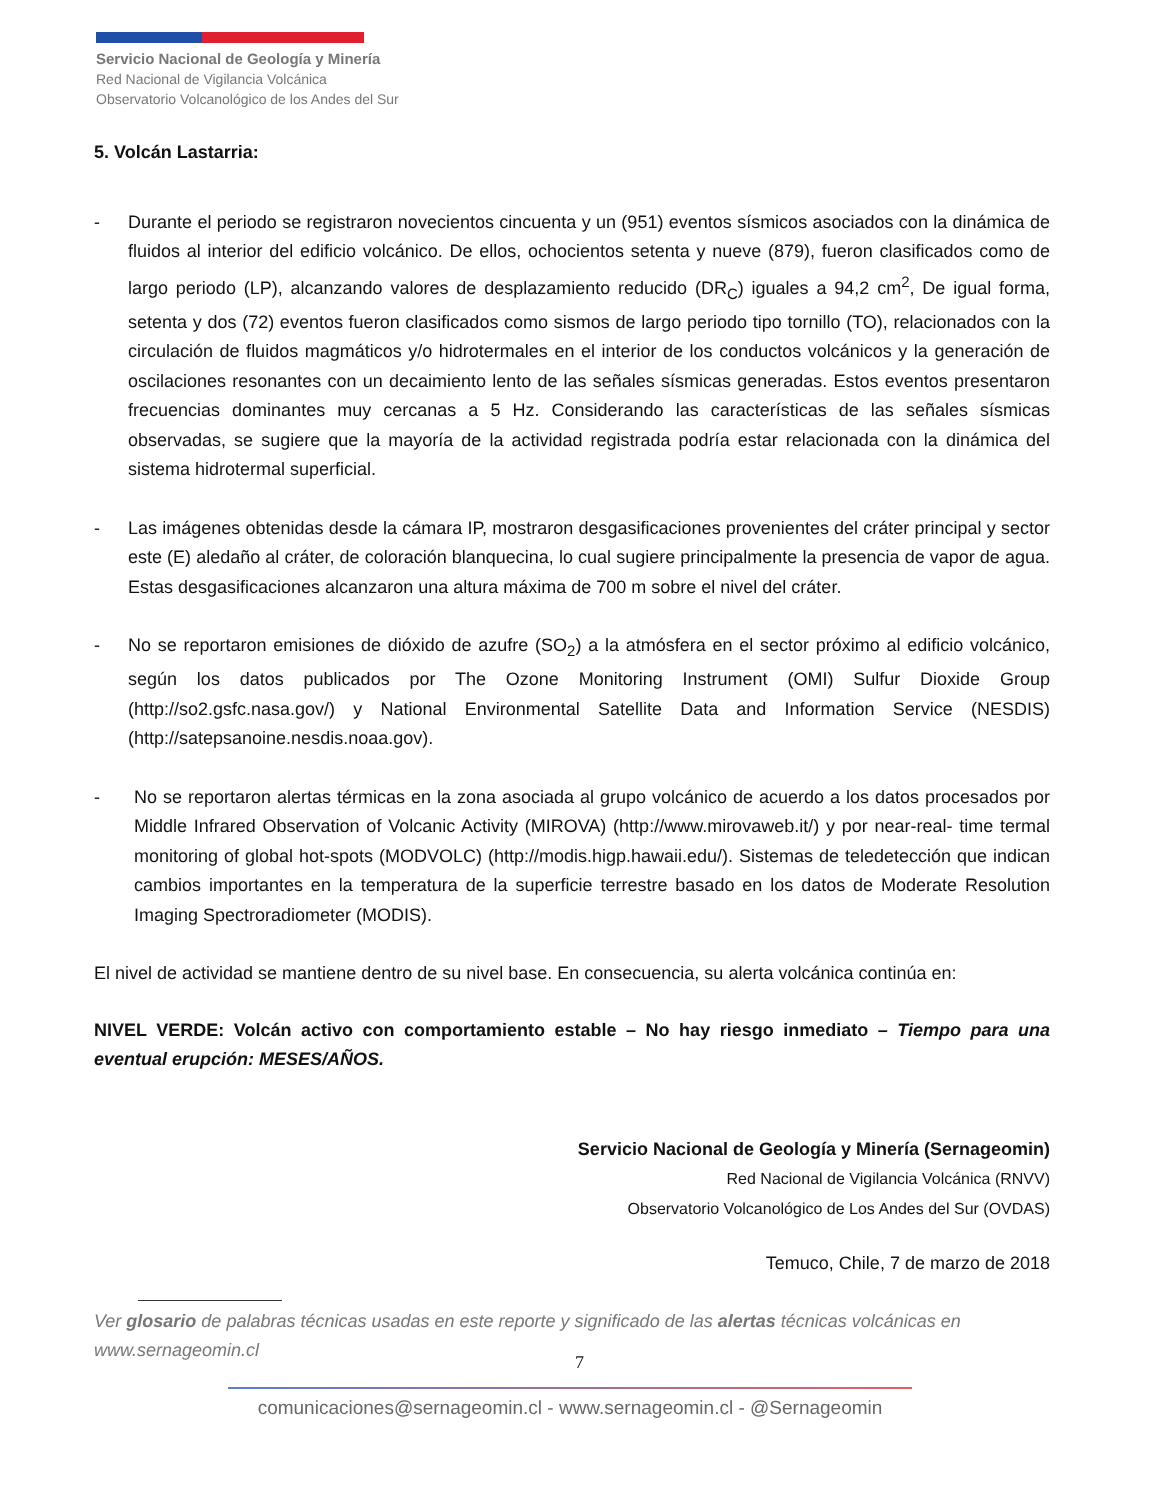Servicio Nacional de Geología y Minería
Red Nacional de Vigilancia Volcánica
Observatorio Volcanológico de los Andes del Sur
5. Volcán Lastarria:
- Durante el periodo se registraron novecientos cincuenta y un (951) eventos sísmicos asociados con la dinámica de fluidos al interior del edificio volcánico. De ellos, ochocientos setenta y nueve (879), fueron clasificados como de largo periodo (LP), alcanzando valores de desplazamiento reducido (DR<sub>C</sub>) iguales a 94,2 cm<sup>2</sup>, De igual forma, setenta y dos (72) eventos fueron clasificados como sismos de largo periodo tipo tornillo (TO), relacionados con la circulación de fluidos magmáticos y/o hidrotermales en el interior de los conductos volcánicos y la generación de oscilaciones resonantes con un decaimiento lento de las señales sísmicas generadas. Estos eventos presentaron frecuencias dominantes muy cercanas a 5 Hz. Considerando las características de las señales sísmicas observadas, se sugiere que la mayoría de la actividad registrada podría estar relacionada con la dinámica del sistema hidrotermal superficial.
- Las imágenes obtenidas desde la cámara IP, mostraron desgasificaciones provenientes del cráter principal y sector este (E) aledaño al cráter, de coloración blanquecina, lo cual sugiere principalmente la presencia de vapor de agua. Estas desgasificaciones alcanzaron una altura máxima de 700 m sobre el nivel del cráter.
- No se reportaron emisiones de dióxido de azufre (SO<sub>2</sub>) a la atmósfera en el sector próximo al edificio volcánico, según los datos publicados por The Ozone Monitoring Instrument (OMI) Sulfur Dioxide Group (http://so2.gsfc.nasa.gov/) y National Environmental Satellite Data and Information Service (NESDIS) (http://satepsanoine.nesdis.noaa.gov).
- No se reportaron alertas térmicas en la zona asociada al grupo volcánico de acuerdo a los datos procesados por Middle Infrared Observation of Volcanic Activity (MIROVA) (http://www.mirovaweb.it/) y por near-real- time termal monitoring of global hot-spots (MODVOLC) (http://modis.higp.hawaii.edu/). Sistemas de teledetección que indican cambios importantes en la temperatura de la superficie terrestre basado en los datos de Moderate Resolution Imaging Spectroradiometer (MODIS).
El nivel de actividad se mantiene dentro de su nivel base. En consecuencia, su alerta volcánica continúa en:
NIVEL VERDE: Volcán activo con comportamiento estable – No hay riesgo inmediato – Tiempo para una eventual erupción: MESES/AÑOS.
Servicio Nacional de Geología y Minería (Sernageomin)
Red Nacional de Vigilancia Volcánica (RNVV)
Observatorio Volcanológico de Los Andes del Sur (OVDAS)
Temuco, Chile, 7 de marzo de 2018
Ver glosario de palabras técnicas usadas en este reporte y significado de las alertas técnicas volcánicas en www.sernageomin.cl
7
comunicaciones@sernageomin.cl - www.sernageomin.cl - @Sernageomin